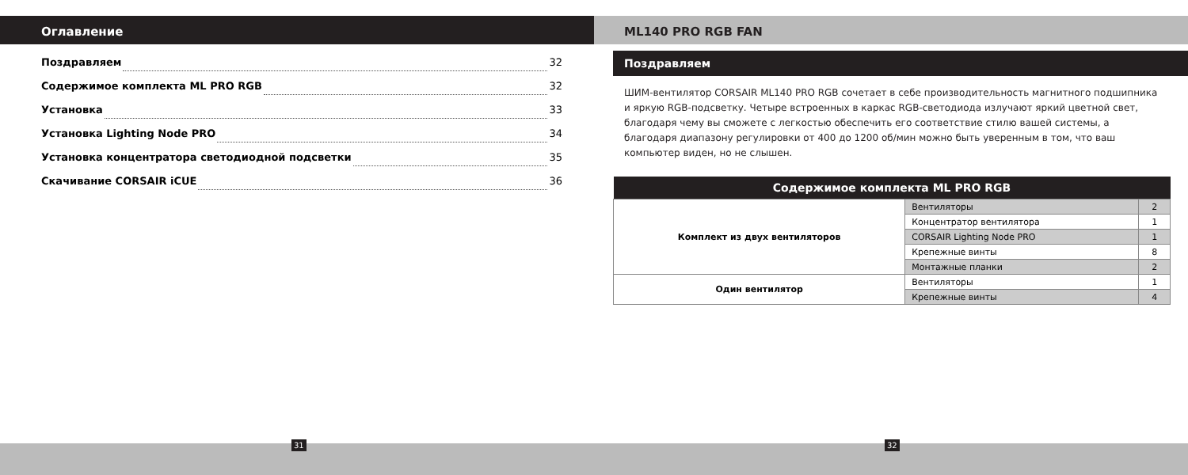Оглавление
Поздравляем 32
Содержимое комплекта ML PRO RGB 32
Установка 33
Установка Lighting Node PRO 34
Установка концентратора светодиодной подсветки 35
Скачивание CORSAIR iCUE 36
ML140 PRO RGB FAN
Поздравляем
ШИМ-вентилятор CORSAIR ML140 PRO RGB сочетает в себе производительность магнитного подшипника и яркую RGB-подсветку. Четыре встроенных в каркас RGB-светодиода излучают яркий цветной свет, благодаря чему вы сможете с легкостью обеспечить его соответствие стилю вашей системы, а благодаря диапазону регулировки от 400 до 1200 об/мин можно быть уверенным в том, что ваш компьютер виден, но не слышен.
| Содержимое комплекта ML PRO RGB | | |
| --- | --- | --- |
| Комплект из двух вентиляторов | Вентиляторы | 2 |
| | Концентратор вентилятора | 1 |
| | CORSAIR Lighting Node PRO | 1 |
| | Крепежные винты | 8 |
| | Монтажные планки | 2 |
| Один вентилятор | Вентиляторы | 1 |
| | Крепежные винты | 4 |
31 32